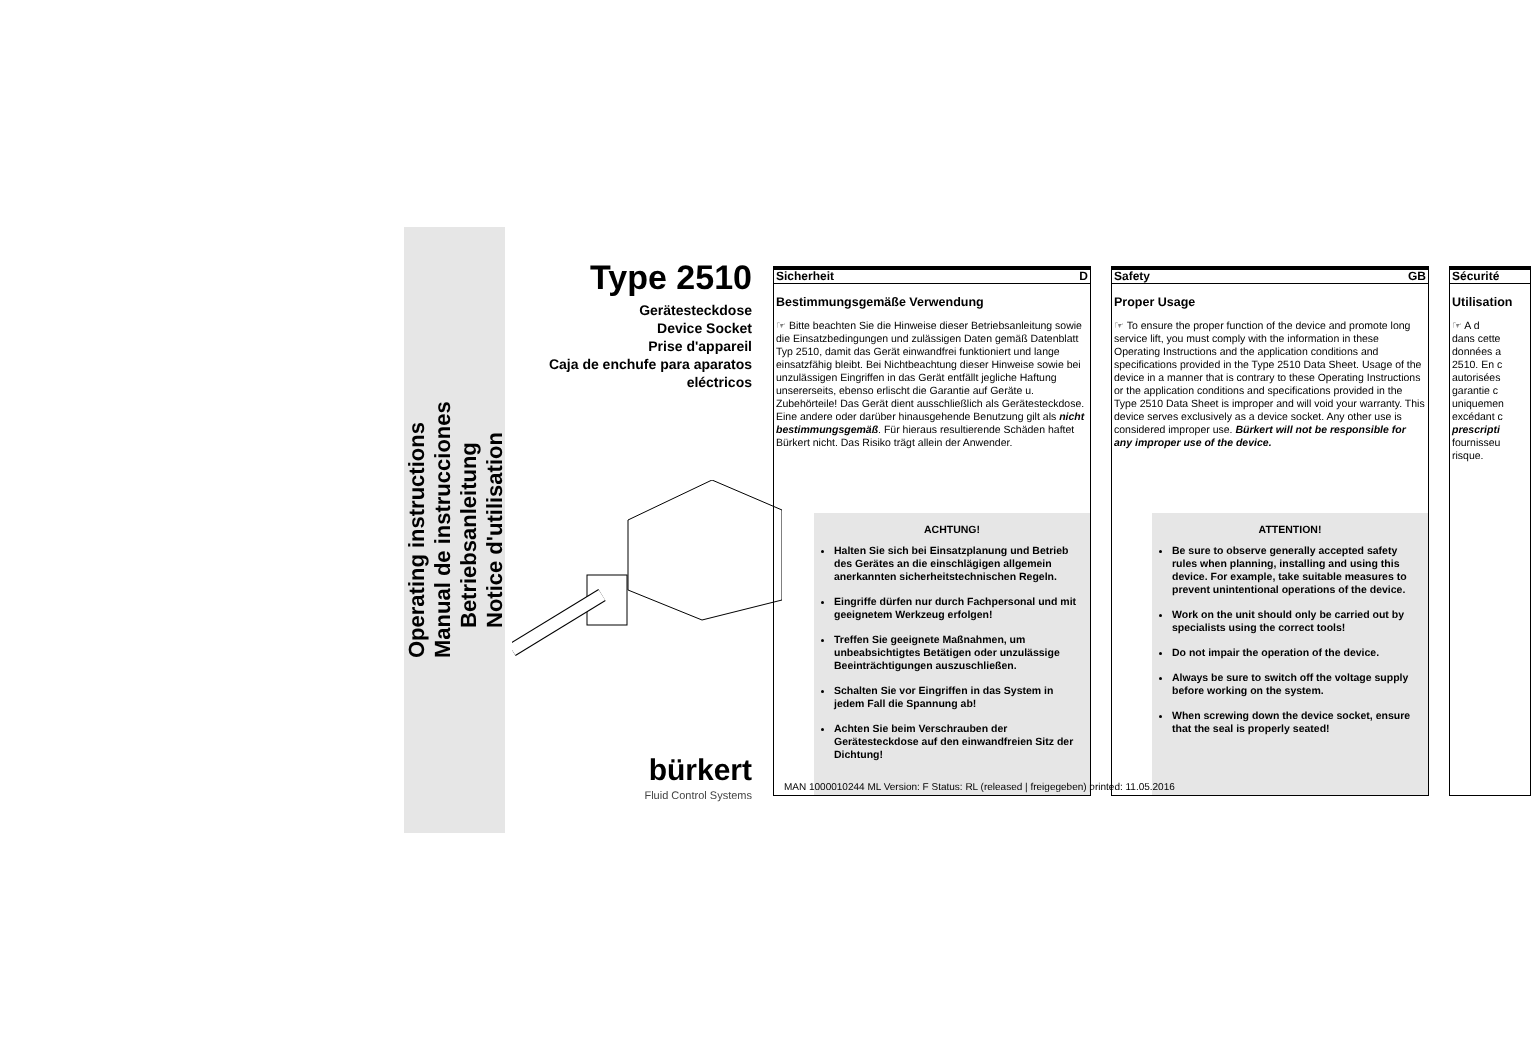Operating instructions
Manual de instrucciones
Betriebsanleitung
Notice d'utilisation
Type 2510
Gerätesteckdose
Device Socket
Prise d'appareil
Caja de enchufe para aparatos eléctricos
bürkert
Fluid Control Systems
Sicherheit D
Bestimmungsgemäße Verwendung
☞ Bitte beachten Sie die Hinweise dieser Betriebsanleitung sowie die Einsatzbedingungen und zulässigen Daten gemäß Datenblatt Typ 2510, damit das Gerät einwandfrei funktioniert und lange einsatzfähig bleibt. Bei Nichtbeachtung dieser Hinweise sowie bei unzulässigen Eingriffen in das Gerät entfällt jegliche Haftung unsererseits, ebenso erlischt die Garantie auf Geräte u. Zubehörteile! Das Gerät dient ausschließlich als Gerätesteckdose. Eine andere oder darüber hinausgehende Benutzung gilt als nicht bestimmungsgemäß. Für hieraus resultierende Schäden haftet Bürkert nicht. Das Risiko trägt allein der Anwender.
ACHTUNG!
Halten Sie sich bei Einsatzplanung und Betrieb des Gerätes an die einschlägigen allgemein anerkannten sicherheitstechnischen Regeln.
Eingriffe dürfen nur durch Fachpersonal und mit geeignetem Werkzeug erfolgen!
Treffen Sie geeignete Maßnahmen, um unbeabsichtigtes Betätigen oder unzulässige Beeinträchtigungen auszuschließen.
Schalten Sie vor Eingriffen in das System in jedem Fall die Spannung ab!
Achten Sie beim Verschrauben der Gerätesteckdose auf den einwandfreien Sitz der Dichtung!
Safety GB
Proper Usage
☞ To ensure the proper function of the device and promote long service lift, you must comply with the information in these Operating Instructions and the application conditions and specifications provided in the Type 2510 Data Sheet. Usage of the device in a manner that is contrary to these Operating Instructions or the application conditions and specifications provided in the Type 2510 Data Sheet is improper and will void your warranty. This device serves exclusively as a device socket. Any other use is considered improper use. Bürkert will not be responsible for any improper use of the device.
ATTENTION!
Be sure to observe generally accepted safety rules when planning, installing and using this device. For example, take suitable measures to prevent unintentional operations of the device.
Work on the unit should only be carried out by specialists using the correct tools!
Do not impair the operation of the device.
Always be sure to switch off the voltage supply before working on the system.
When screwing down the device socket, ensure that the seal is properly seated!
Sécurité
Utilisation
☞ A d
dans cette
données a
2510. En c
autorisées
garantie c
uniquemen
excédant c
prescripti
fournisseu
risque.
MAN 1000010244 ML Version: F Status: RL (released | freigegeben) printed: 11.05.2016